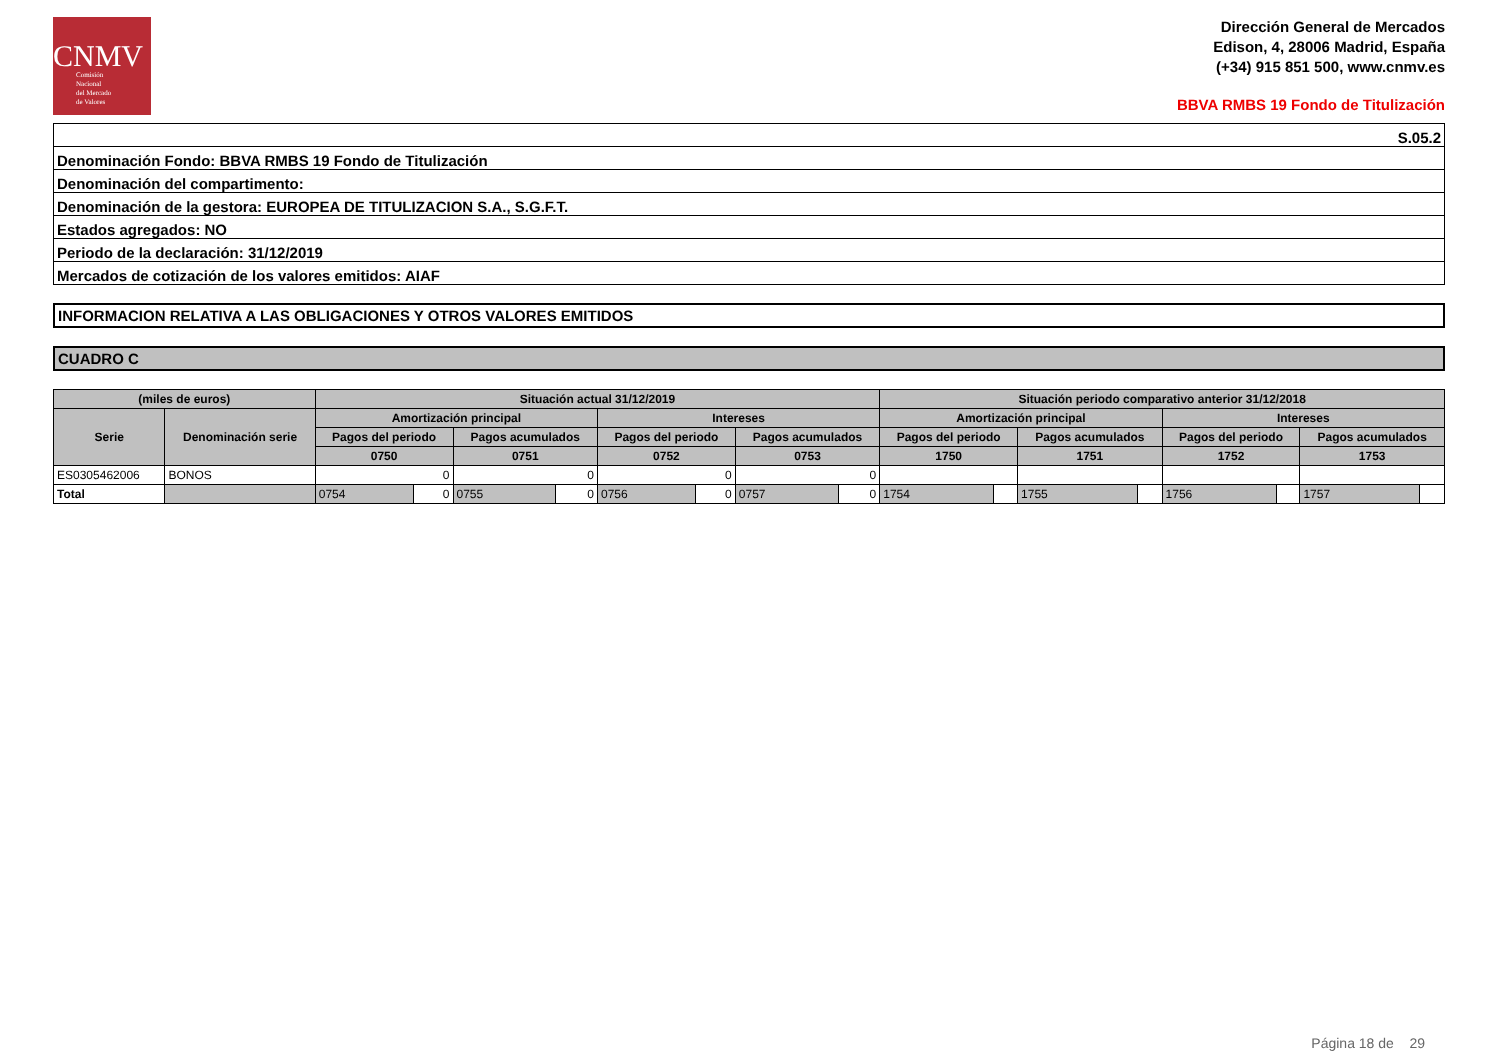CNMV
Comisión
Nacional
del Mercado
de Valores
Dirección General de Mercados
Edison, 4, 28006 Madrid, España
(+34) 915 851 500, www.cnmv.es
BBVA RMBS 19 Fondo de Titulización
| S.05.2 |
| Denominación Fondo: BBVA RMBS 19 Fondo de Titulización |
| Denominación del compartimento: |
| Denominación de la gestora: EUROPEA DE TITULIZACION S.A., S.G.F.T. |
| Estados agregados: NO |
| Periodo de la declaración: 31/12/2019 |
| Mercados de cotización de los valores emitidos: AIAF |
INFORMACION RELATIVA A LAS OBLIGACIONES Y OTROS VALORES EMITIDOS
CUADRO C
| (miles de euros) | | Situación actual 31/12/2019 | | | | | | | | Situación periodo comparativo anterior 31/12/2018 | | | | | | | |
| --- | --- | --- | --- | --- | --- | --- | --- | --- | --- | --- | --- | --- | --- | --- | --- | --- | --- |
| Serie | Denominación serie | Amortización principal | | | | Intereses | | | | Amortización principal | | | | Intereses | | | |
| | | Pagos del periodo | | Pagos acumulados | | Pagos del periodo | | Pagos acumulados | | Pagos del periodo | | Pagos acumulados | | Pagos del periodo | | Pagos acumulados | |
| | | 0750 | | 0751 | | 0752 | | 0753 | | 1750 | | 1751 | | 1752 | | 1753 | |
| ES0305462006 | BONOS | 0 | | 0 | | 0 | | 0 | | | | | | | | | |
| Total | | 0754 | 0 | 0755 | 0 | 0756 | 0 | 0757 | 0 | 1754 | | 1755 | | 1756 | | 1757 | |
Página 18 de 29